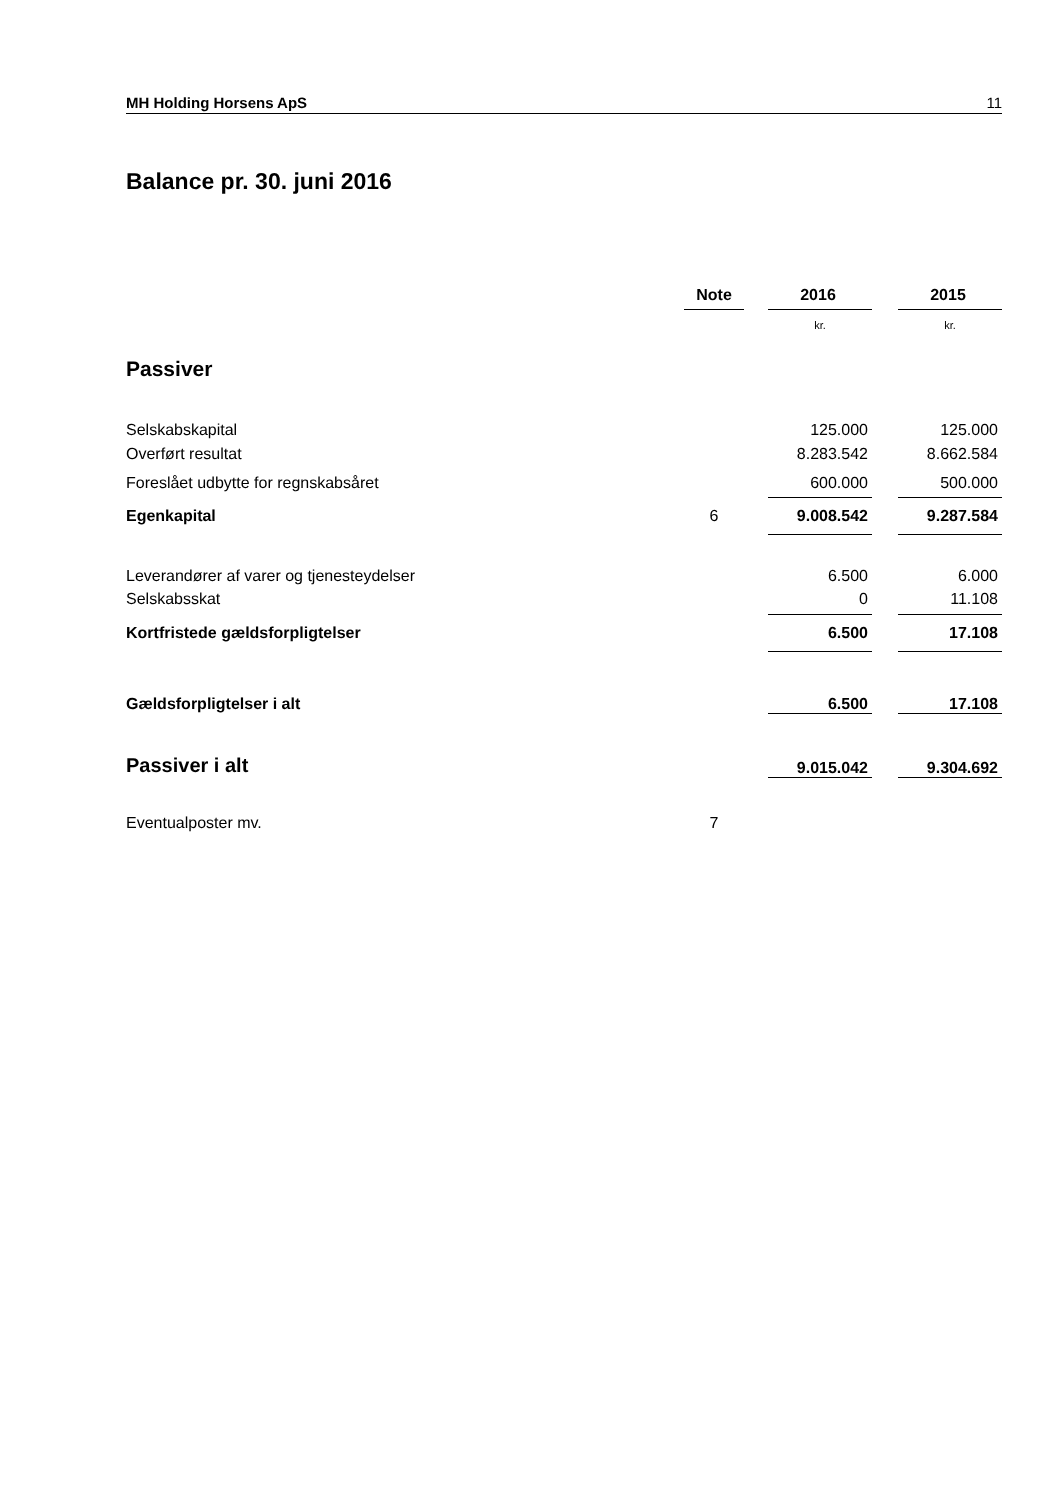MH Holding Horsens ApS 11
Balance pr. 30. juni 2016
| | Note | | 2016 | | 2015 |
| | | | kr. | | kr. |
| Passiver | | | | | |
| Selskabskapital | | | 125.000 | | 125.000 |
| Overført resultat | | | 8.283.542 | | 8.662.584 |
| Foreslået udbytte for regnskabsåret | | | 600.000 | | 500.000 |
| Egenkapital | 6 | | 9.008.542 | | 9.287.584 |
| Leverandører af varer og tjenesteydelser | | | 6.500 | | 6.000 |
| Selskabsskat | | | 0 | | 11.108 |
| Kortfristede gældsforpligtelser | | | 6.500 | | 17.108 |
| Gældsforpligtelser i alt | | | 6.500 | | 17.108 |
| Passiver i alt | | | 9.015.042 | | 9.304.692 |
| Eventualposter mv. | 7 | | | | |